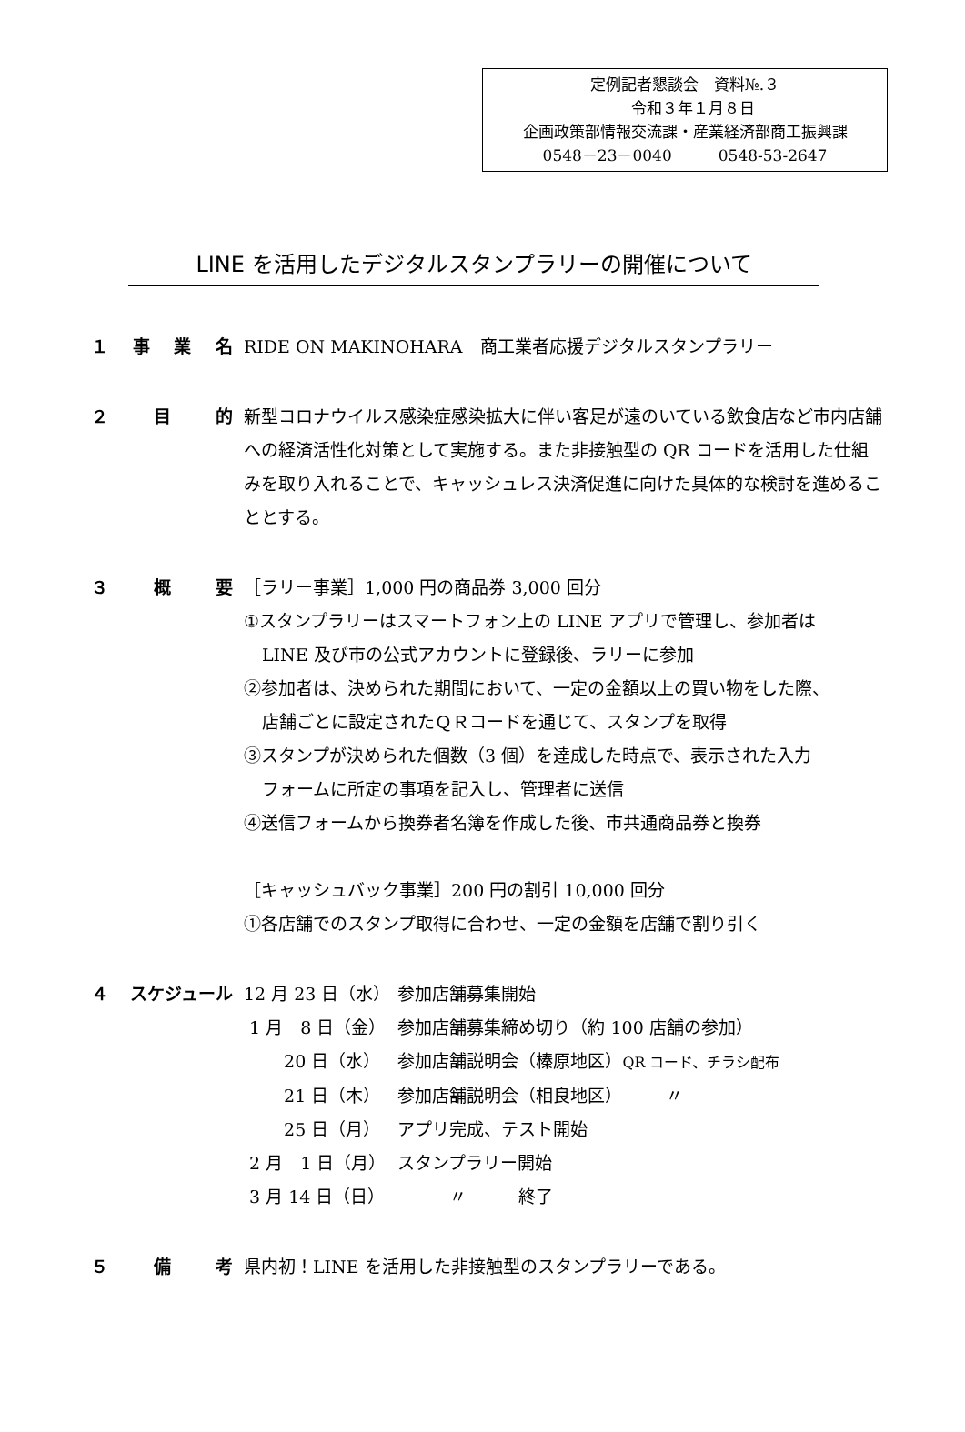定例記者懇談会　資料№.３
　令和３年１月８日
企画政策部情報交流課・産業経済部商工振興課
0548－23－0040　　　0548-53-2647
LINE を活用したデジタルスタンプラリーの開催について
１ 事業名 RIDE ON MAKINOHARA　商工業者応援デジタルスタンプラリー
２ 目的 新型コロナウイルス感染症感染拡大に伴い客足が遠のいている飲食店など市内店舗への経済活性化対策として実施する。また非接触型の QR コードを活用した仕組みを取り入れることで、キャッシュレス決済促進に向けた具体的な検討を進めることとする。
３ 概要 ［ラリー事業］1,000 円の商品券 3,000 回分
①スタンプラリーはスマートフォン上の LINE アプリで管理し、参加者は
LINE 及び市の公式アカウントに登録後、ラリーに参加
②参加者は、決められた期間において、一定の金額以上の買い物をした際、
店舗ごとに設定されたＱＲコードを通じて、スタンプを取得
③スタンプが決められた個数（3 個）を達成した時点で、表示された入力
フォームに所定の事項を記入し、管理者に送信
④送信フォームから換券者名簿を作成した後、市共通商品券と換券
［キャッシュバック事業］200 円の割引 10,000 回分
①各店舗でのスタンプ取得に合わせ、一定の金額を店舗で割り引く
４ スケジュール
| 12 月 23 日（水） | 参加店舗募集開始 |
| 1 月 8 日（金） | 参加店舗募集締め切り（約 100 店舗の参加） |
| 20 日（水） | 参加店舗説明会（榛原地区） QR コード、チラシ配布 |
| 21 日（木） | 参加店舗説明会（相良地区） 〃 |
| 25 日（月） | アプリ完成、テスト開始 |
| 2 月 1 日（月） | スタンプラリー開始 |
| 3 月 14 日（日） | 〃 終了 |
５ 備考 県内初！LINE を活用した非接触型のスタンプラリーである。